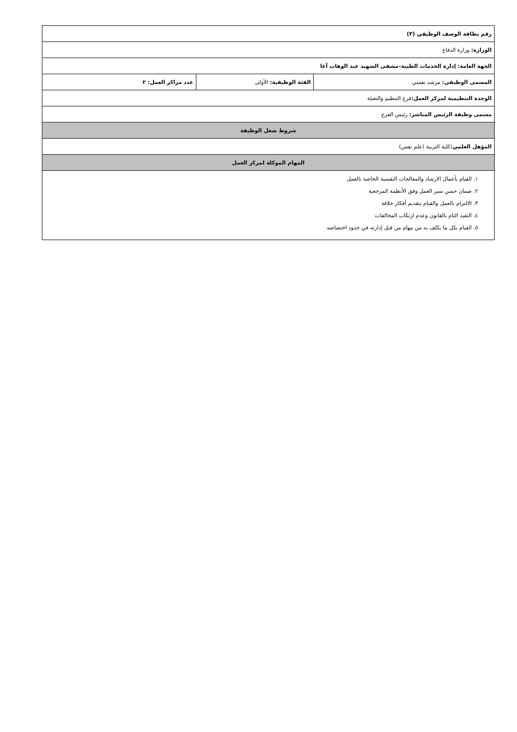| رقم بطاقة الوصف الوظيفي (٣) | | |
| الوزارة: وزارة الدفاع | | |
| الجهة العامة: إدارة الخدمات الطبية–مشفى الشهيد عبد الوهاب آغا | | |
| المسمى الوظيفي: مرشد نفسي | الفئة الوظيفية: الأولى | عدد مراكز العمل: ٢ |
| الوحدة التنظيمية لمركز العمل: فرع التنظيم والتعبئة | | |
| مسمى وظيفة الرئيس المباشر: رئيس الفرع | | |
| شروط شغل الوظيفة | | |
| المؤهل العلمي: كلية التربية (علم نفس) | | |
| المهام الموكلة لمركز العمل | | |
| ١. القيام بأعمال الارشاد والمعالجات النفسية الخاصة بالعمل ٢. ضمان حسن سير العمل وفق الأنظمة المرجعية ٣. الالتزام بالعمل والقيام بتقديم أفكار خلاقة ٤. التقيد التام بالقانون وعدم ارتكاب المخالفات ٥. القيام بكل ما يكلف به من مهام من قبل إدارته في حدود اختصاصه | | |